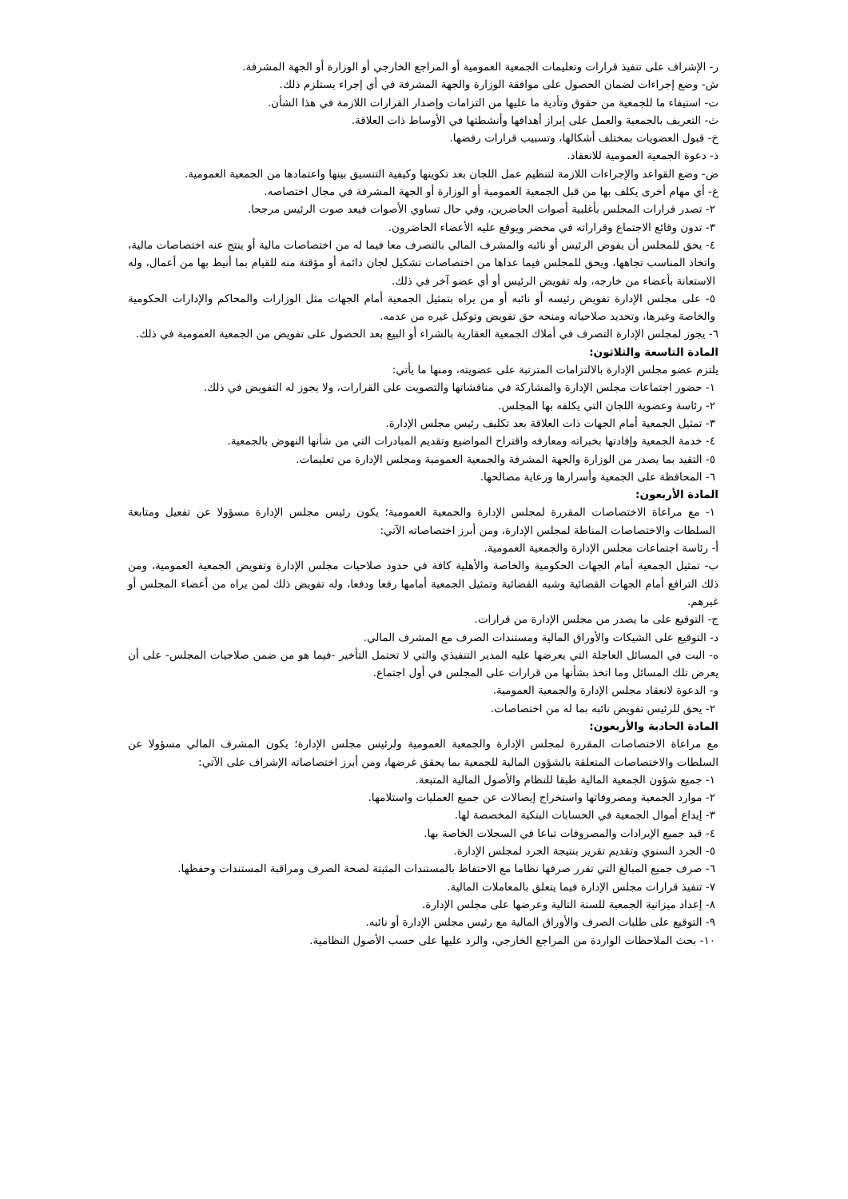ر- الإشراف على تنفيذ قرارات وتعليمات الجمعية العمومية أو المراجع الخارجي أو الوزارة أو الجهة المشرفة.
ش- وضع إجراءات لضمان الحصول على موافقة الوزارة والجهة المشرفة في أي إجراء يستلزم ذلك.
ت- استيفاء ما للجمعية من حقوق وتأدية ما عليها من التزامات وإصدار القرارات اللازمة في هذا الشأن.
ث- التعريف بالجمعية والعمل على إبراز أهدافها وأنشطتها في الأوساط ذات العلاقة.
خ- قبول العضويات بمختلف أشكالها، وتسبيب قرارات رفضها.
ذ- دعوة الجمعية العمومية للانعقاد.
ض- وضع القواعد والإجراءات اللازمة لتنظيم عمل اللجان بعد تكوينها وكيفية التنسيق بينها واعتمادها من الجمعية العمومية.
غ- أي مهام أخرى يكلف بها من قبل الجمعية العمومية أو الوزارة أو الجهة المشرفة في مجال اختصاصه.
٢- تصدر قرارات المجلس بأغلبية أصوات الحاضرين، وفي حال تساوي الأصوات فيعد صوت الرئيس مرجحا.
٣- تدون وقائع الاجتماع وقراراته في محضر ويوقع عليه الأعضاء الحاضرون.
٤- يحق للمجلس أن يفوض الرئيس أو نائبه والمشرف المالي بالتصرف معا فيما له من اختصاصات مالية أو ينتج عنه اختصاصات مالية، واتخاذ المناسب تجاهها، ويحق للمجلس فيما عداها من اختصاصات تشكيل لجان دائمة أو مؤقتة منه للقيام بما أنيط بها من أعمال، وله الاستعانة بأعضاء من خارجه، وله تفويض الرئيس أو أي عضو آخر في ذلك.
٥- على مجلس الإدارة تفويض رئيسه أو نائبه أو من يراه بتمثيل الجمعية أمام الجهات مثل الوزارات والمحاكم والإدارات الحكومية والخاصة وغيرها، وتحديد صلاحياته ومنحه حق تفويض وتوكيل غيره من عدمه.
٦- يجوز لمجلس الإدارة التصرف في أملاك الجمعية العقارية بالشراء أو البيع بعد الحصول على تفويض من الجمعية العمومية في ذلك.
المادة التاسعة والثلاثون:
يلتزم عضو مجلس الإدارة بالالتزامات المترتبة على عضويته، ومنها ما يأتي:
١- حضور اجتماعات مجلس الإدارة والمشاركة في مناقشاتها والتصويت على القرارات، ولا يجوز له التفويض في ذلك.
٢- رئاسة وعضوية اللجان التي يكلفه بها المجلس.
٣- تمثيل الجمعية أمام الجهات ذات العلاقة بعد تكليف رئيس مجلس الإدارة.
٤- خدمة الجمعية وإفادتها بخبراته ومعارفه واقتراح المواضيع وتقديم المبادرات التي من شأنها النهوض بالجمعية.
٥- التقيد بما يصدر من الوزارة والجهة المشرفة والجمعية العمومية ومجلس الإدارة من تعليمات.
٦- المحافظة على الجمعية وأسرارها ورعاية مصالحها.
المادة الأربعون:
١- مع مراعاة الاختصاصات المقررة لمجلس الإدارة والجمعية العمومية؛ يكون رئيس مجلس الإدارة مسؤولا عن تفعيل ومتابعة السلطات والاختصاصات المناطة لمجلس الإدارة، ومن أبرز اختصاصاته الآتي:
أ- رئاسة اجتماعات مجلس الإدارة والجمعية العمومية.
ب- تمثيل الجمعية أمام الجهات الحكومية والخاصة والأهلية كافة في حدود صلاحيات مجلس الإدارة وتفويض الجمعية العمومية، ومن ذلك الترافع أمام الجهات القضائية وشبه القضائية وتمثيل الجمعية أمامها رفعا ودفعا، وله تفويض ذلك لمن يراه من أعضاء المجلس أو غيرهم.
ج- التوقيع على ما يصدر من مجلس الإدارة من قرارات.
د- التوقيع على الشيكات والأوراق المالية ومستندات الصرف مع المشرف المالي.
ه- البت في المسائل العاجلة التي يعرضها عليه المدير التنفيذي والتي لا تحتمل التأخير -فيما هو من ضمن صلاحيات المجلس- على أن يعرض تلك المسائل وما اتخذ بشأنها من قرارات على المجلس في أول اجتماع.
و- الدعوة لانعقاد مجلس الإدارة والجمعية العمومية.
٢- يحق للرئيس تفويض نائبه بما له من اختصاصات.
المادة الحادية والأربعون:
مع مراعاة الاختصاصات المقررة لمجلس الإدارة والجمعية العمومية ولرئيس مجلس الإدارة؛ يكون المشرف المالي مسؤولا عن السلطات والاختصاصات المتعلقة بالشؤون المالية للجمعية بما يحقق غرضها، ومن أبرز اختصاصاته الإشراف على الآتي:
١- جميع شؤون الجمعية المالية طبقا للنظام والأصول المالية المتبعة.
٢- موارد الجمعية ومصروفاتها واستخراج إيصالات عن جميع العمليات واستلامها.
٣- إيداع أموال الجمعية في الحسابات البنكية المخصصة لها.
٤- قيد جميع الإيرادات والمصروفات تباعا في السجلات الخاصة بها.
٥- الجرد السنوي وتقديم تقرير بنتيجة الجرد لمجلس الإدارة.
٦- صرف جميع المبالغ التي تقرر صرفها نظاما مع الاحتفاظ بالمستندات المثبتة لصحة الصرف ومراقبة المستندات وحفظها.
٧- تنفيذ قرارات مجلس الإدارة فيما يتعلق بالمعاملات المالية.
٨- إعداد ميزانية الجمعية للسنة التالية وعرضها على مجلس الإدارة.
٩- التوقيع على طلبات الصرف والأوراق المالية مع رئيس مجلس الإدارة أو نائبه.
١٠- بحث الملاحظات الواردة من المراجع الخارجي، والرد عليها على حسب الأصول النظامية.